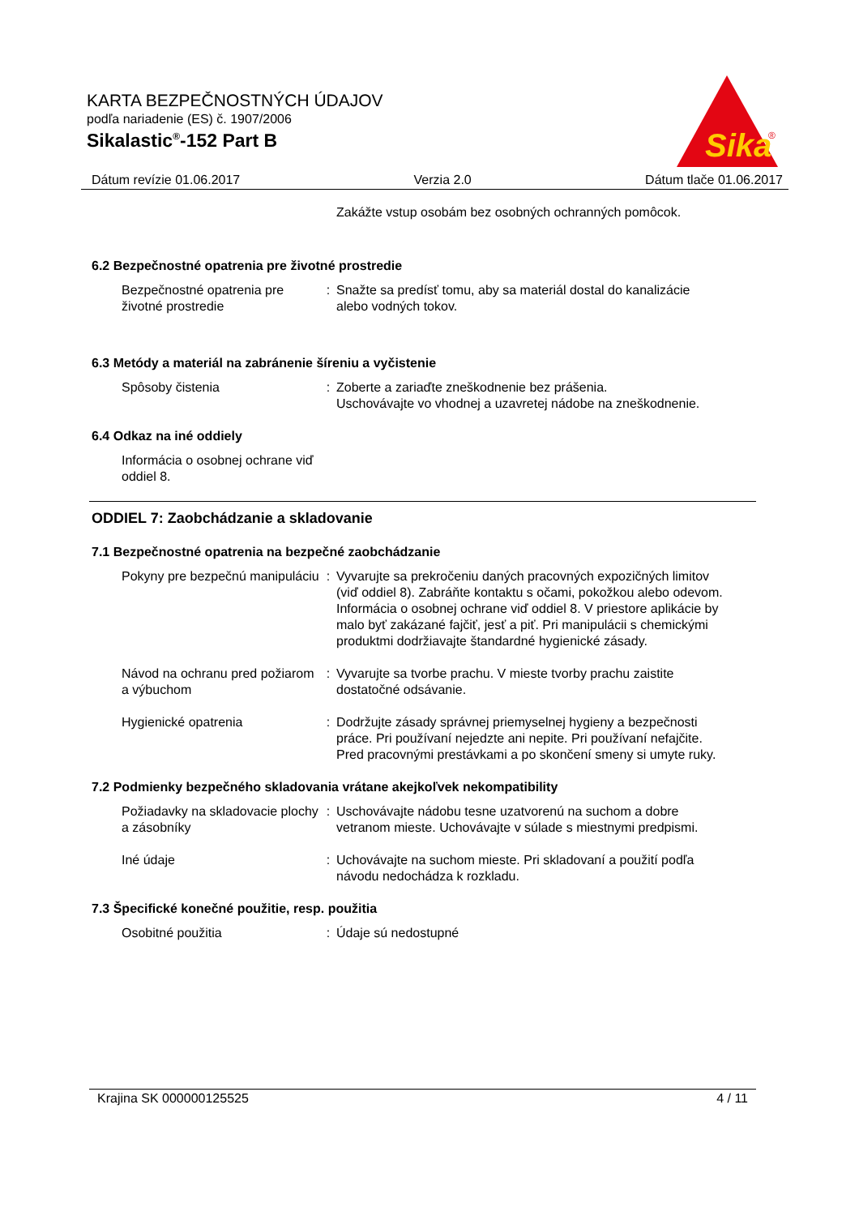KARTA BEZPEČNOSTNÝCH ÚDAJOV
podľa nariadenie (ES) č. 1907/2006
Sikalastic<sup>®</sup>-152 Part B
Sika
®
Dátum revízie 01.06.2017 Verzia 2.0 Dátum tlače 01.06.2017
Zakážte vstup osobám bez osobných ochranných pomôcok.
6.2 Bezpečnostné opatrenia pre životné prostredie
Bezpečnostné opatrenia pre životné prostredie
: Snažte sa predísť tomu, aby sa materiál dostal do kanalizácie alebo vodných tokov.
6.3 Metódy a materiál na zabránenie šíreniu a vyčistenie
Spôsoby čistenia : Zoberte a zariaďte zneškodnenie bez prášenia.
Uschovávajte vo vhodnej a uzavretej nádobe na zneškodnenie.
6.4 Odkaz na iné oddiely
Informácia o osobnej ochrane viď oddiel 8.
ODDIEL 7: Zaobchádzanie a skladovanie
7.1 Bezpečnostné opatrenia na bezpečné zaobchádzanie
Pokyny pre bezpečnú manipuláciu
: Vyvarujte sa prekročeniu daných pracovných expozičných limitov (viď oddiel 8). Zabráňte kontaktu s očami, pokožkou alebo odevom. Informácia o osobnej ochrane viď oddiel 8. V priestore aplikácie by malo byť zakázané fajčiť, jesť a piť. Pri manipulácii s chemickými produktmi dodržiavajte štandardné hygienické zásady.
Návod na ochranu pred požiarom a výbuchom
: Vyvarujte sa tvorbe prachu. V mieste tvorby prachu zaistite dostatočné odsávanie.
Hygienické opatrenia : Dodržujte zásady správnej priemyselnej hygieny a bezpečnosti práce. Pri používaní nejedzte ani nepite. Pri používaní nefajčite. Pred pracovnými prestávkami a po skončení smeny si umyte ruky.
7.2 Podmienky bezpečného skladovania vrátane akejkoľvek nekompatibility
Požiadavky na skladovacie plochy a zásobníky
: Uschovávajte nádobu tesne uzatvorenú na suchom a dobre vetranom mieste. Uchovávajte v súlade s miestnymi predpismi.
Iné údaje : Uchovávajte na suchom mieste. Pri skladovaní a použití podľa návodu nedochádza k rozkladu.
7.3 Špecifické konečné použitie, resp. použitia
Osobitné použitia : Údaje sú nedostupné
Krajina SK 000000125525 4 / 11